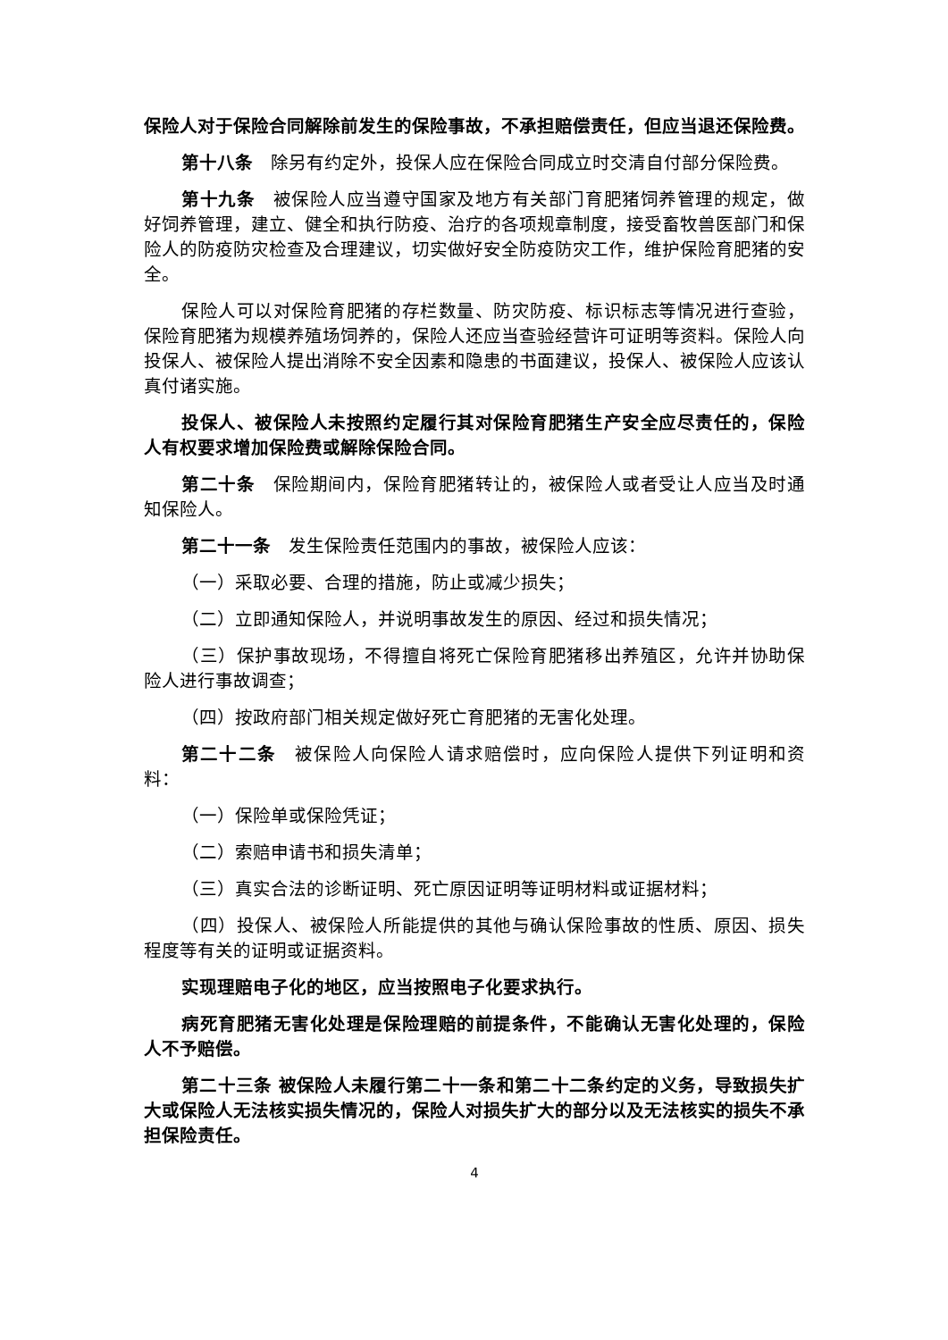保险人对于保险合同解除前发生的保险事故，不承担赔偿责任，但应当退还保险费。
第十八条　除另有约定外，投保人应在保险合同成立时交清自付部分保险费。
第十九条　被保险人应当遵守国家及地方有关部门育肥猪饲养管理的规定，做好饲养管理，建立、健全和执行防疫、治疗的各项规章制度，接受畜牧兽医部门和保险人的防疫防灾检查及合理建议，切实做好安全防疫防灾工作，维护保险育肥猪的安全。
保险人可以对保险育肥猪的存栏数量、防灾防疫、标识标志等情况进行查验，保险育肥猪为规模养殖场饲养的，保险人还应当查验经营许可证明等资料。保险人向投保人、被保险人提出消除不安全因素和隐患的书面建议，投保人、被保险人应该认真付诸实施。
投保人、被保险人未按照约定履行其对保险育肥猪生产安全应尽责任的，保险人有权要求增加保险费或解除保险合同。
第二十条　保险期间内，保险育肥猪转让的，被保险人或者受让人应当及时通知保险人。
第二十一条　发生保险责任范围内的事故，被保险人应该：
（一）采取必要、合理的措施，防止或减少损失；
（二）立即通知保险人，并说明事故发生的原因、经过和损失情况；
（三）保护事故现场，不得擅自将死亡保险育肥猪移出养殖区，允许并协助保险人进行事故调查；
（四）按政府部门相关规定做好死亡育肥猪的无害化处理。
第二十二条　被保险人向保险人请求赔偿时，应向保险人提供下列证明和资料：
（一）保险单或保险凭证；
（二）索赔申请书和损失清单；
（三）真实合法的诊断证明、死亡原因证明等证明材料或证据材料；
（四）投保人、被保险人所能提供的其他与确认保险事故的性质、原因、损失程度等有关的证明或证据资料。
实现理赔电子化的地区，应当按照电子化要求执行。
病死育肥猪无害化处理是保险理赔的前提条件，不能确认无害化处理的，保险人不予赔偿。
第二十三条 被保险人未履行第二十一条和第二十二条约定的义务，导致损失扩大或保险人无法核实损失情况的，保险人对损失扩大的部分以及无法核实的损失不承担保险责任。
4